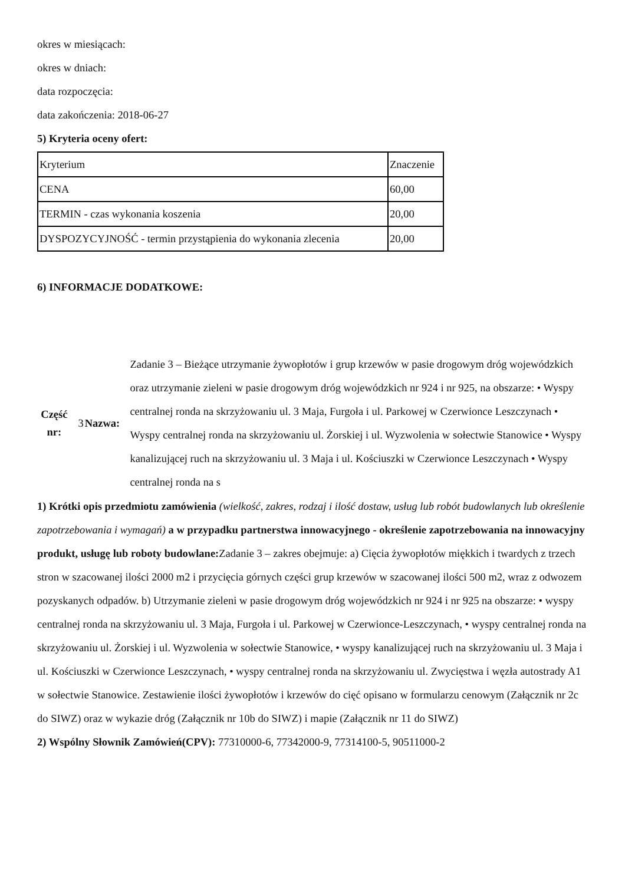okres w miesiącach:
okres w dniach:
data rozpoczęcia:
data zakończenia: 2018-06-27
5) Kryteria oceny ofert:
| Kryterium | Znaczenie |
| CENA | 60,00 |
| TERMIN - czas wykonania koszenia | 20,00 |
| DYSPOZYCYJNOŚĆ - termin przystąpienia do wykonania zlecenia | 20,00 |
6) INFORMACJE DODATKOWE:
| Część nr: | 3 | Nazwa: | Zadanie 3 – Bieżące utrzymanie żywopłotów i grup krzewów w pasie drogowym dróg wojewódzkich oraz utrzymanie zieleni w pasie drogowym dróg wojewódzkich nr 924 i nr 925, na obszarze: • Wyspy centralnej ronda na skrzyżowaniu ul. 3 Maja, Furgoła i ul. Parkowej w Czerwionce Leszczynach • Wyspy centralnej ronda na skrzyżowaniu ul. Żorskiej i ul. Wyzwolenia w sołectwie Stanowice • Wyspy kanalizującej ruch na skrzyżowaniu ul. 3 Maja i ul. Kościuszki w Czerwionce Leszczynach • Wyspy centralnej ronda na s |
1) Krótki opis przedmiotu zamówienia (wielkość, zakres, rodzaj i ilość dostaw, usług lub robót budowlanych lub określenie zapotrzebowania i wymagań) a w przypadku partnerstwa innowacyjnego - określenie zapotrzebowania na innowacyjny produkt, usługę lub roboty budowlane: Zadanie 3 – zakres obejmuje: a) Cięcia żywopłotów miękkich i twardych z trzech stron w szacowanej ilości 2000 m2 i przycięcia górnych części grup krzewów w szacowanej ilości 500 m2, wraz z odwozem pozyskanych odpadów. b) Utrzymanie zieleni w pasie drogowym dróg wojewódzkich nr 924 i nr 925 na obszarze: • wyspy centralnej ronda na skrzyżowaniu ul. 3 Maja, Furgoła i ul. Parkowej w Czerwionce-Leszczynach, • wyspy centralnej ronda na skrzyżowaniu ul. Żorskiej i ul. Wyzwolenia w sołectwie Stanowice, • wyspy kanalizującej ruch na skrzyżowaniu ul. 3 Maja i ul. Kościuszki w Czerwionce Leszczynach, • wyspy centralnej ronda na skrzyżowaniu ul. Zwycięstwa i węzła autostrady A1 w sołectwie Stanowice. Zestawienie ilości żywopłotów i krzewów do cięć opisano w formularzu cenowym (Załącznik nr 2c do SIWZ) oraz w wykazie dróg (Załącznik nr 10b do SIWZ) i mapie (Załącznik nr 11 do SIWZ)
2) Wspólny Słownik Zamówień(CPV): 77310000-6, 77342000-9, 77314100-5, 90511000-2